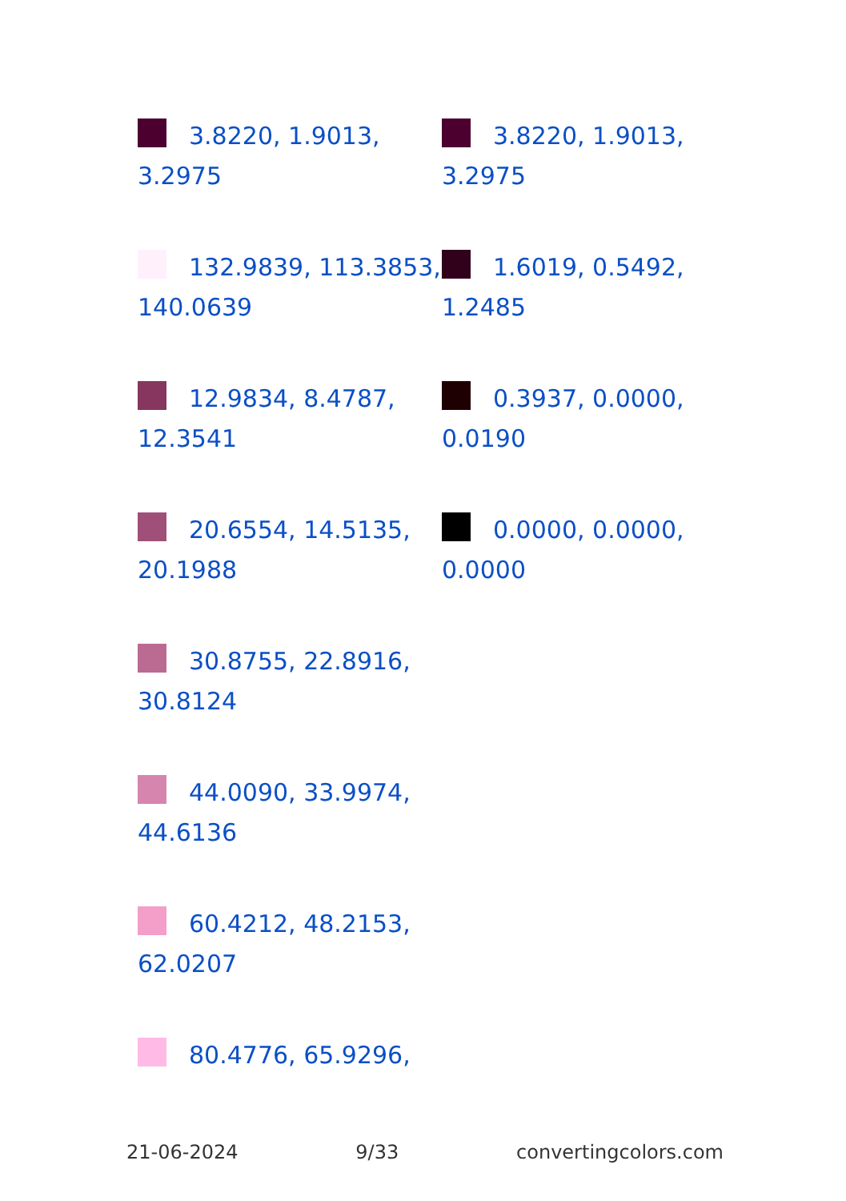3.8220, 1.9013, 3.2975
132.9839, 113.3853, 140.0639
12.9834, 8.4787, 12.3541
20.6554, 14.5135, 20.1988
30.8755, 22.8916, 30.8124
44.0090, 33.9974, 44.6136
60.4212, 48.2153, 62.0207
80.4776, 65.9296,
3.8220, 1.9013, 3.2975
1.6019, 0.5492, 1.2485
0.3937, 0.0000, 0.0190
0.0000, 0.0000, 0.0000
21-06-2024 9/33 convertingcolors.com